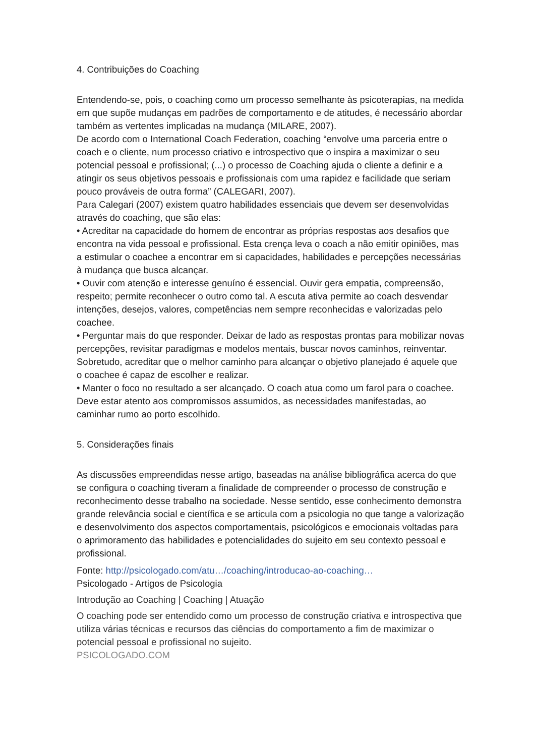4. Contribuições do Coaching
Entendendo-se, pois, o coaching como um processo semelhante às psicoterapias, na medida em que supõe mudanças em padrões de comportamento e de atitudes, é necessário abordar também as vertentes implicadas na mudança (MILARE, 2007).
De acordo com o International Coach Federation, coaching “envolve uma parceria entre o coach e o cliente, num processo criativo e introspectivo que o inspira a maximizar o seu potencial pessoal e profissional; (...) o processo de Coaching ajuda o cliente a definir e a atingir os seus objetivos pessoais e profissionais com uma rapidez e facilidade que seriam pouco prováveis de outra forma” (CALEGARI, 2007).
Para Calegari (2007) existem quatro habilidades essenciais que devem ser desenvolvidas através do coaching, que são elas:
• Acreditar na capacidade do homem de encontrar as próprias respostas aos desafios que encontra na vida pessoal e profissional. Esta crença leva o coach a não emitir opiniões, mas a estimular o coachee a encontrar em si capacidades, habilidades e percepções necessárias à mudança que busca alcançar.
• Ouvir com atenção e interesse genuíno é essencial. Ouvir gera empatia, compreensão, respeito; permite reconhecer o outro como tal. A escuta ativa permite ao coach desvendar intenções, desejos, valores, competências nem sempre reconhecidas e valorizadas pelo coachee.
• Perguntar mais do que responder. Deixar de lado as respostas prontas para mobilizar novas percepções, revisitar paradigmas e modelos mentais, buscar novos caminhos, reinventar. Sobretudo, acreditar que o melhor caminho para alcançar o objetivo planejado é aquele que o coachee é capaz de escolher e realizar.
• Manter o foco no resultado a ser alcançado. O coach atua como um farol para o coachee. Deve estar atento aos compromissos assumidos, as necessidades manifestadas, ao caminhar rumo ao porto escolhido.
5. Considerações finais
As discussões empreendidas nesse artigo, baseadas na análise bibliográfica acerca do que se configura o coaching tiveram a finalidade de compreender o processo de construção e reconhecimento desse trabalho na sociedade. Nesse sentido, esse conhecimento demonstra grande relevância social e científica e se articula com a psicologia no que tange a valorização e desenvolvimento dos aspectos comportamentais, psicológicos e emocionais voltadas para o aprimoramento das habilidades e potencialidades do sujeito em seu contexto pessoal e profissional.
Fonte: http://psicologado.com/atu…/coaching/introducao-ao-coaching…
Psicologado - Artigos de Psicologia
Introdução ao Coaching | Coaching | Atuação
O coaching pode ser entendido como um processo de construção criativa e introspectiva que utiliza várias técnicas e recursos das ciências do comportamento a fim de maximizar o potencial pessoal e profissional no sujeito.
PSICOLOGADO.COM